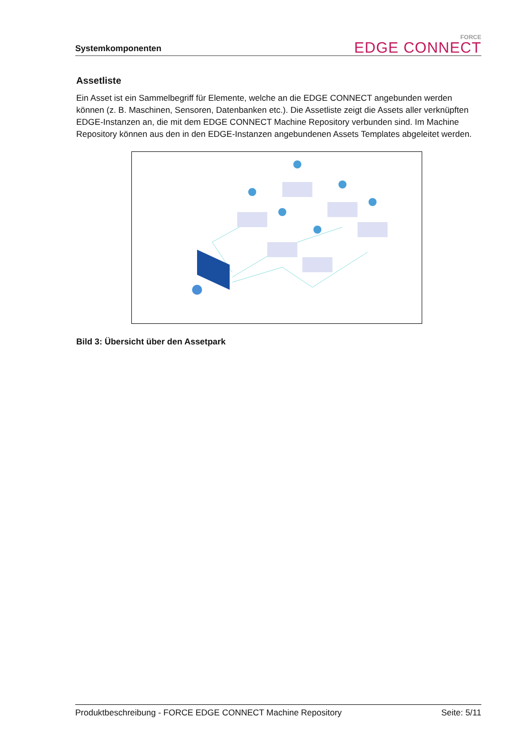Systemkomponenten
FORCE
EDGE CONNECT
Assetliste
Ein Asset ist ein Sammelbegriff für Elemente, welche an die EDGE CONNECT angebunden werden können (z. B. Maschinen, Sensoren, Datenbanken etc.). Die Assetliste zeigt die Assets aller verknüpften EDGE-Instanzen an, die mit dem EDGE CONNECT Machine Repository verbunden sind. Im Machine Repository können aus den in den EDGE-Instanzen angebundenen Assets Templates abgeleitet werden.
Bild 3: Übersicht über den Assetpark
Produktbeschreibung - FORCE EDGE CONNECT Machine Repository Seite: 5/11